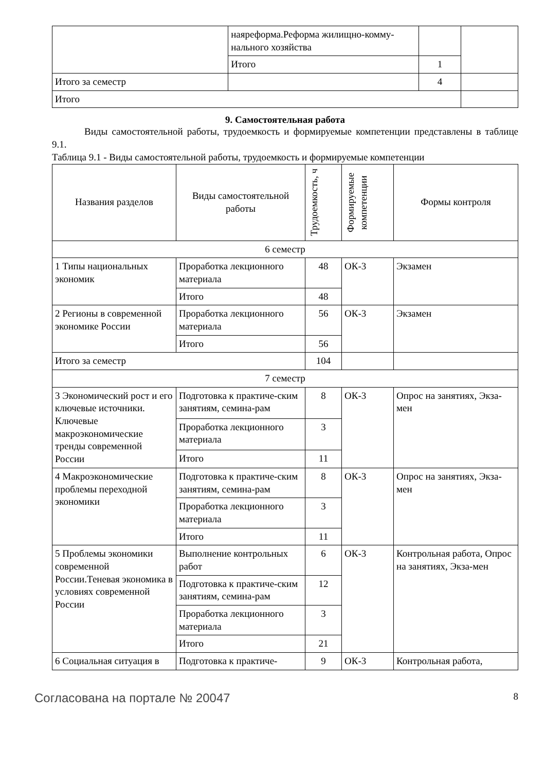| | наяреформа.Реформа жилищно-комму-нального хозяйства | | | |
| | Итого | 1 | | |
| Итого за семестр | | 4 | | |
| Итого | | | | |
9. Самостоятельная работа
Виды самостоятельной работы, трудоемкость и формируемые компетенции представлены в таблице 9.1.
Таблица 9.1 - Виды самостоятельной работы, трудоемкость и формируемые компетенции
| Названия разделов | Виды самостоятельной работы | Трудоемкость, ч | Формируемые компетенции | Формы контроля |
| --- | --- | --- | --- | --- |
| 6 семестр | | | | |
| 1 Типы национальных экономик | Проработка лекционного материала | 48 | ОК-3 | Экзамен |
| | Итого | 48 | | |
| 2 Регионы в современной экономике России | Проработка лекционного материала | 56 | ОК-3 | Экзамен |
| | Итого | 56 | | |
| Итого за семестр | | 104 | | |
| 7 семестр | | | | |
| 3 Экономический рост и его ключевые источники. Ключевые макроэкономические тренды современной России | Подготовка к практиче-ским занятиям, семина-рам | 8 | ОК-3 | Опрос на занятиях, Экза-мен |
| | Проработка лекционного материала | 3 | | |
| | Итого | 11 | | |
| 4 Макроэкономические проблемы переходной экономики | Подготовка к практиче-ским занятиям, семина-рам | 8 | ОК-3 | Опрос на занятиях, Экза-мен |
| | Проработка лекционного материала | 3 | | |
| | Итого | 11 | | |
| 5 Проблемы экономики современной России.Теневая экономика в условиях современной России | Выполнение контрольных работ | 6 | ОК-3 | Контрольная работа, Опрос на занятиях, Экза-мен |
| | Подготовка к практиче-ским занятиям, семина-рам | 12 | | |
| | Проработка лекционного материала | 3 | | |
| | Итого | 21 | | |
| 6 Социальная ситуация в | Подготовка к практиче- | 9 | ОК-3 | Контрольная работа, |
Согласована на портале № 20047 8